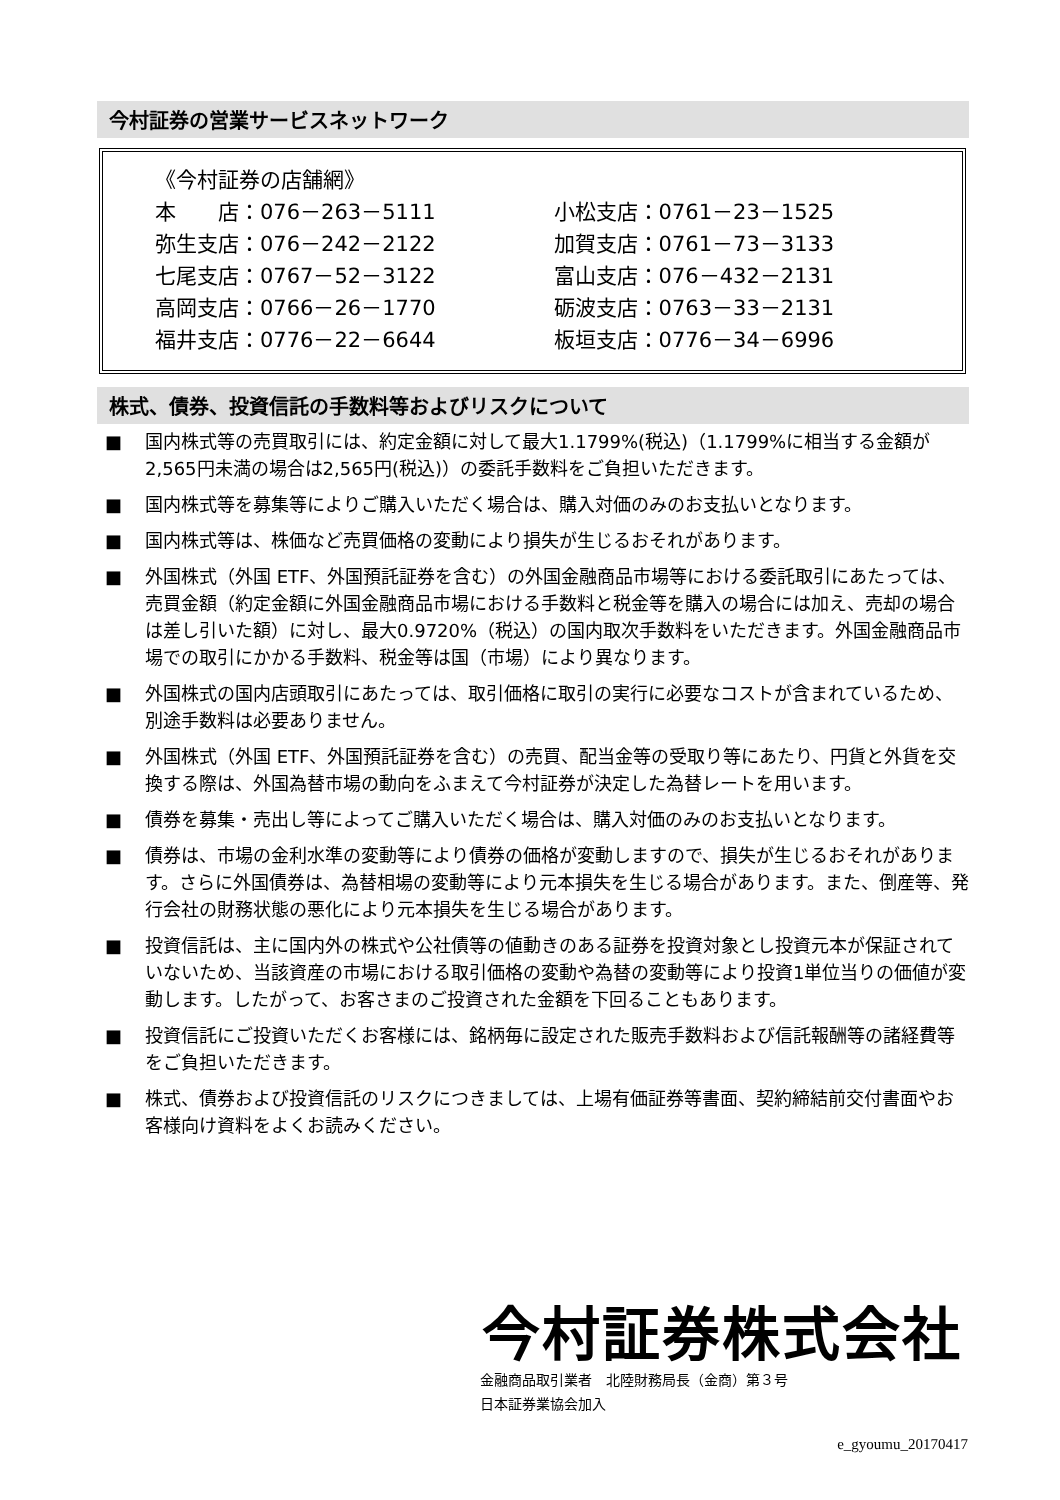今村証券の営業サービスネットワーク
《今村証券の店舗網》
| 本 店：076－263－5111 | 小松支店：0761－23－1525 |
| 弥生支店：076－242－2122 | 加賀支店：0761－73－3133 |
| 七尾支店：0767－52－3122 | 富山支店：076－432－2131 |
| 高岡支店：0766－26－1770 | 砺波支店：0763－33－2131 |
| 福井支店：0776－22－6644 | 板垣支店：0776－34－6996 |
株式、債券、投資信託の手数料等およびリスクについて
■ 国内株式等の売買取引には、約定金額に対して最大1.1799%(税込)（1.1799%に相当する金額が2,565円未満の場合は2,565円(税込)）の委託手数料をご負担いただきます。
■ 国内株式等を募集等によりご購入いただく場合は、購入対価のみのお支払いとなります。
■ 国内株式等は、株価など売買価格の変動により損失が生じるおそれがあります。
■ 外国株式（外国 ETF、外国預託証券を含む）の外国金融商品市場等における委託取引にあたっては、売買金額（約定金額に外国金融商品市場における手数料と税金等を購入の場合には加え、売却の場合は差し引いた額）に対し、最大0.9720%（税込）の国内取次手数料をいただきます。外国金融商品市場での取引にかかる手数料、税金等は国（市場）により異なります。
■ 外国株式の国内店頭取引にあたっては、取引価格に取引の実行に必要なコストが含まれているため、別途手数料は必要ありません。
■ 外国株式（外国 ETF、外国預託証券を含む）の売買、配当金等の受取り等にあたり、円貨と外貨を交換する際は、外国為替市場の動向をふまえて今村証券が決定した為替レートを用います。
■ 債券を募集・売出し等によってご購入いただく場合は、購入対価のみのお支払いとなります。
■ 債券は、市場の金利水準の変動等により債券の価格が変動しますので、損失が生じるおそれがあります。さらに外国債券は、為替相場の変動等により元本損失を生じる場合があります。また、倒産等、発行会社の財務状態の悪化により元本損失を生じる場合があります。
■ 投資信託は、主に国内外の株式や公社債等の値動きのある証券を投資対象とし投資元本が保証されていないため、当該資産の市場における取引価格の変動や為替の変動等により投資1単位当りの価値が変動します。したがって、お客さまのご投資された金額を下回ることもあります。
■ 投資信託にご投資いただくお客様には、銘柄毎に設定された販売手数料および信託報酬等の諸経費等をご負担いただきます。
■ 株式、債券および投資信託のリスクにつきましては、上場有価証券等書面、契約締結前交付書面やお客様向け資料をよくお読みください。
今村証券株式会社
金融商品取引業者　北陸財務局長（金商）第３号
日本証券業協会加入
e_gyoumu_20170417